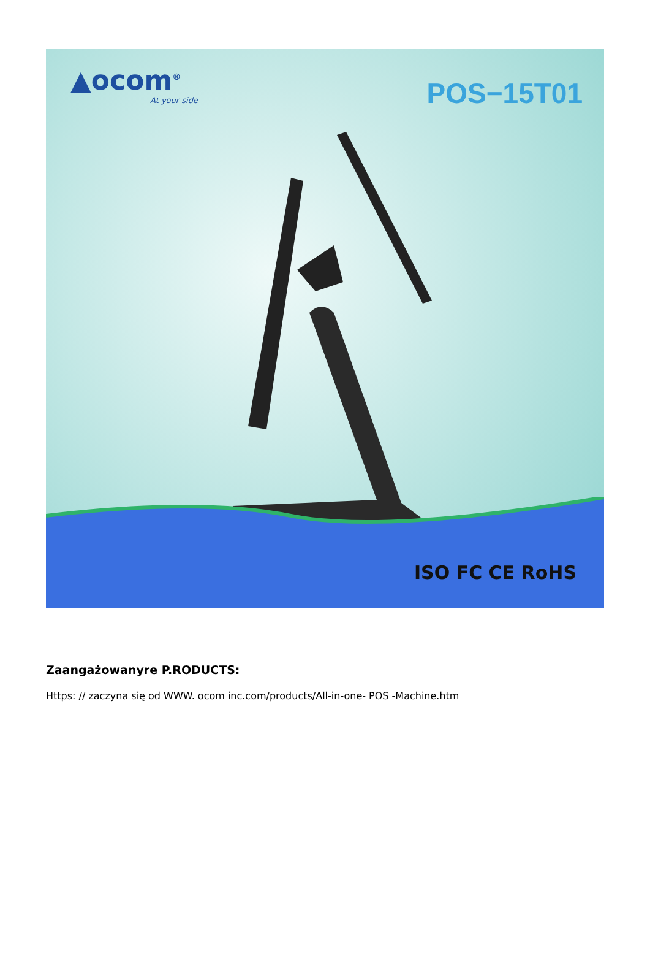▲ocom<sup>®</sup>
At your side
POS−15T01
ISO FC CE RoHS
Zaangażowanyre P.RODUCTS:
Https: // zaczyna się od WWW. ocom inc.com/products/All-in-one- POS -Machine.htm